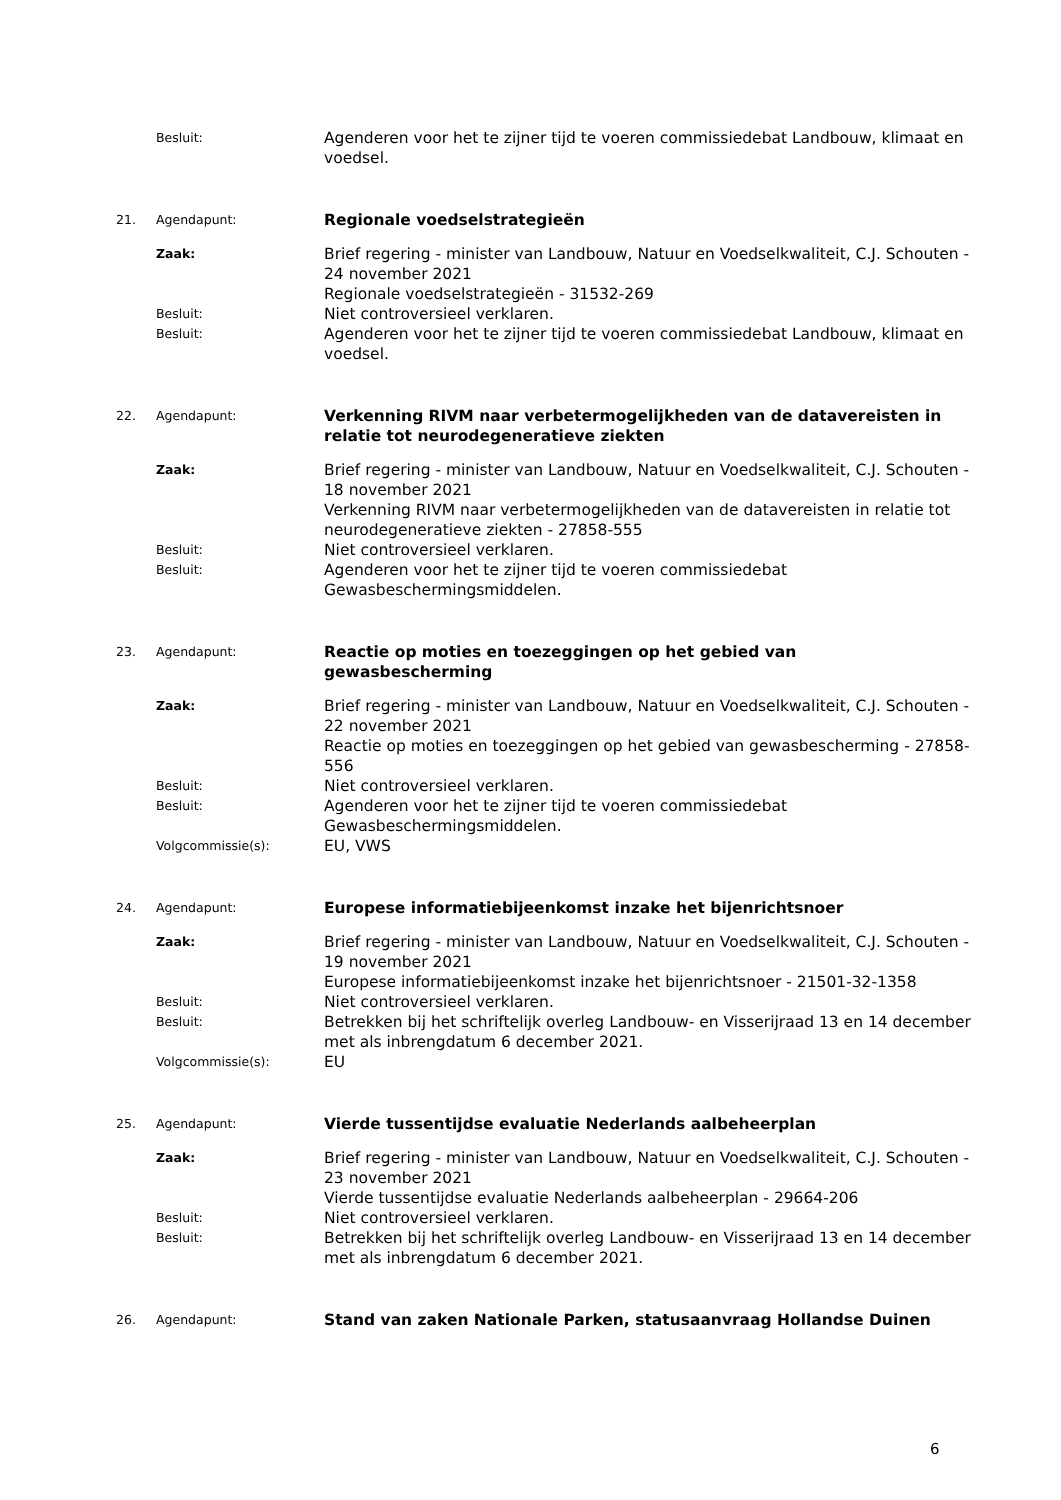Besluit:
Agenderen voor het te zijner tijd te voeren commissiedebat Landbouw, klimaat en voedsel.
21. Agendapunt:
Regionale voedselstrategieën
Zaak:
Brief regering - minister van Landbouw, Natuur en Voedselkwaliteit, C.J. Schouten - 24 november 2021
Regionale voedselstrategieën - 31532-269
Besluit:
Niet controversieel verklaren.
Besluit:
Agenderen voor het te zijner tijd te voeren commissiedebat Landbouw, klimaat en voedsel.
22. Agendapunt:
Verkenning RIVM naar verbetermogelijkheden van de datavereisten in relatie tot neurodegeneratieve ziekten
Zaak:
Brief regering - minister van Landbouw, Natuur en Voedselkwaliteit, C.J. Schouten - 18 november 2021
Verkenning RIVM naar verbetermogelijkheden van de datavereisten in relatie tot neurodegeneratieve ziekten - 27858-555
Besluit:
Niet controversieel verklaren.
Besluit:
Agenderen voor het te zijner tijd te voeren commissiedebat Gewasbeschermingsmiddelen.
23. Agendapunt:
Reactie op moties en toezeggingen op het gebied van
gewasbescherming
Zaak:
Brief regering - minister van Landbouw, Natuur en Voedselkwaliteit, C.J. Schouten - 22 november 2021
Reactie op moties en toezeggingen op het gebied van gewasbescherming - 27858-556
Besluit:
Niet controversieel verklaren.
Besluit:
Agenderen voor het te zijner tijd te voeren commissiedebat Gewasbeschermingsmiddelen.
Volgcommissie(s):
EU, VWS
24. Agendapunt:
Europese informatiebijeenkomst inzake het bijenrichtsnoer
Zaak:
Brief regering - minister van Landbouw, Natuur en Voedselkwaliteit, C.J. Schouten - 19 november 2021
Europese informatiebijeenkomst inzake het bijenrichtsnoer - 21501-32-1358
Besluit:
Niet controversieel verklaren.
Besluit:
Betrekken bij het schriftelijk overleg Landbouw- en Visserijraad 13 en 14 december met als inbrengdatum 6 december 2021.
Volgcommissie(s):
EU
25. Agendapunt:
Vierde tussentijdse evaluatie Nederlands aalbeheerplan
Zaak:
Brief regering - minister van Landbouw, Natuur en Voedselkwaliteit, C.J. Schouten - 23 november 2021
Vierde tussentijdse evaluatie Nederlands aalbeheerplan - 29664-206
Besluit:
Niet controversieel verklaren.
Besluit:
Betrekken bij het schriftelijk overleg Landbouw- en Visserijraad 13 en 14 december met als inbrengdatum 6 december 2021.
26. Agendapunt:
Stand van zaken Nationale Parken, statusaanvraag Hollandse Duinen
6